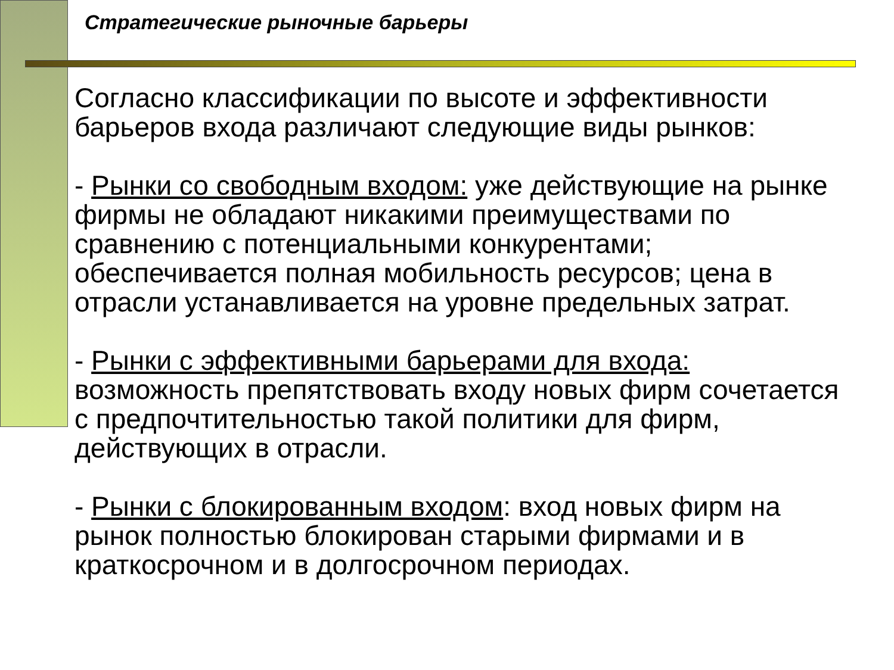Стратегические рыночные барьеры
Согласно классификации по высоте и эффективности барьеров входа различают следующие виды рынков:
- Рынки со свободным входом: уже действующие на рынке фирмы не обладают никакими преимуществами по сравнению с потенциальными конкурентами; обеспечивается полная мобильность ресурсов; цена в отрасли устанавливается на уровне предельных затрат.
- Рынки с эффективными барьерами для входа: возможность препятствовать входу новых фирм сочетается с предпочтительностью такой политики для фирм, действующих в отрасли.
- Рынки с блокированным входом: вход новых фирм на рынок полностью блокирован старыми фирмами и в краткосрочном и в долгосрочном периодах.